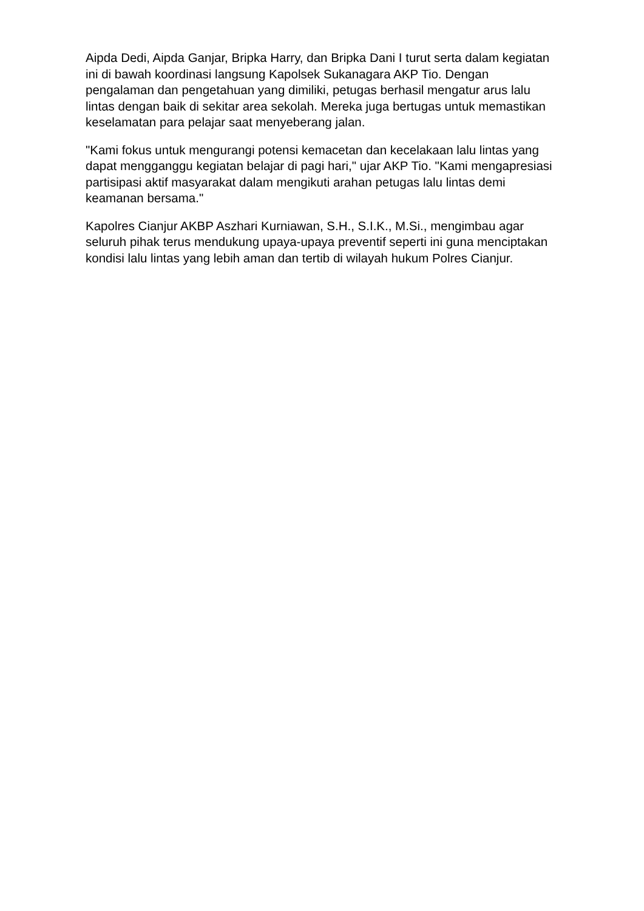Aipda Dedi, Aipda Ganjar, Bripka Harry, dan Bripka Dani I turut serta dalam kegiatan ini di bawah koordinasi langsung Kapolsek Sukanagara AKP Tio. Dengan pengalaman dan pengetahuan yang dimiliki, petugas berhasil mengatur arus lalu lintas dengan baik di sekitar area sekolah. Mereka juga bertugas untuk memastikan keselamatan para pelajar saat menyeberang jalan.
"Kami fokus untuk mengurangi potensi kemacetan dan kecelakaan lalu lintas yang dapat mengganggu kegiatan belajar di pagi hari," ujar AKP Tio. "Kami mengapresiasi partisipasi aktif masyarakat dalam mengikuti arahan petugas lalu lintas demi keamanan bersama."
Kapolres Cianjur AKBP Aszhari Kurniawan, S.H., S.I.K., M.Si., mengimbau agar seluruh pihak terus mendukung upaya-upaya preventif seperti ini guna menciptakan kondisi lalu lintas yang lebih aman dan tertib di wilayah hukum Polres Cianjur.